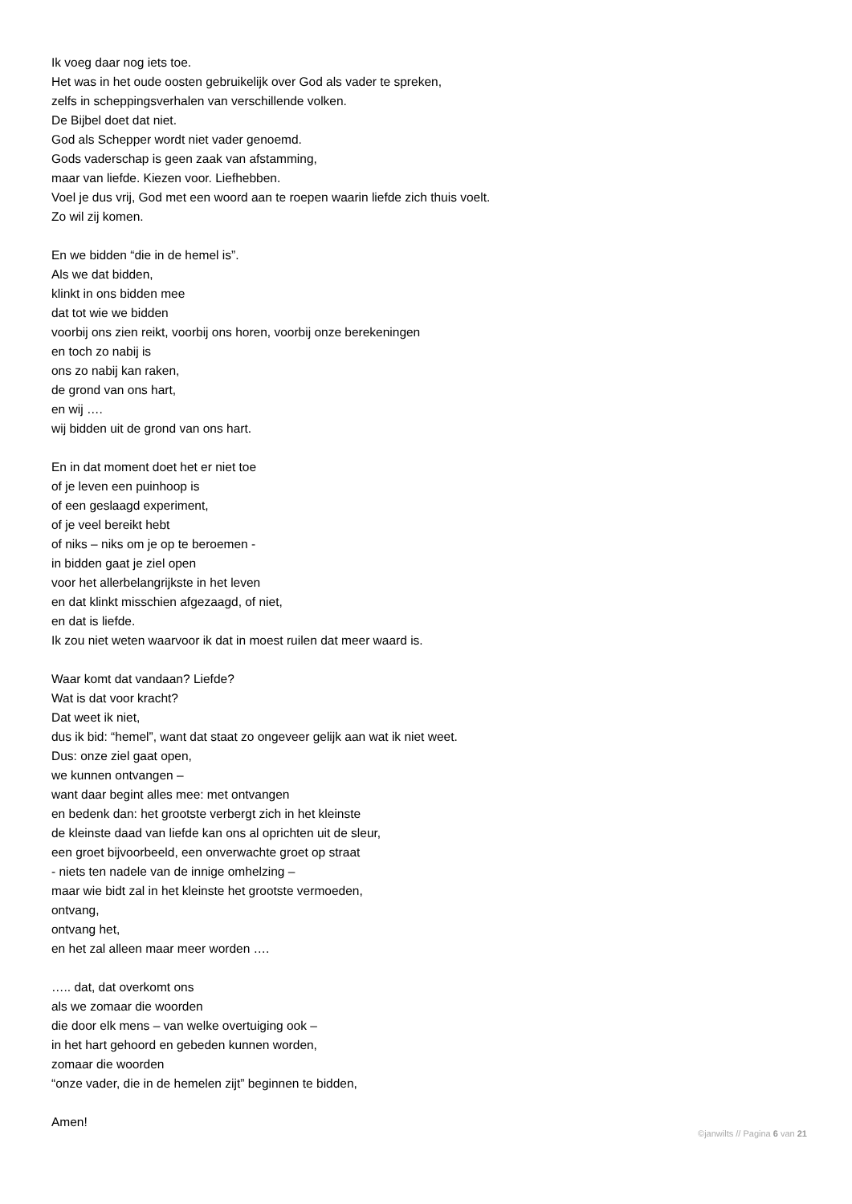Ik voeg daar nog iets toe.
Het was in het oude oosten gebruikelijk over God als vader te spreken,
zelfs in scheppingsverhalen van verschillende volken.
De Bijbel doet dat niet.
God als Schepper wordt niet vader genoemd.
Gods vaderschap is geen zaak van afstamming,
maar van liefde. Kiezen voor. Liefhebben.
Voel je dus vrij, God met een woord aan te roepen waarin liefde zich thuis voelt.
Zo wil zij komen.
En we bidden “die in de hemel is”.
Als we dat bidden,
klinkt in ons bidden mee
dat tot wie we bidden
voorbij ons zien reikt, voorbij ons horen, voorbij onze berekeningen
en toch zo nabij is
ons zo nabij kan raken,
de grond van ons hart,
en wij ….
wij bidden uit de grond van ons hart.
En in dat moment doet het er niet toe
of je leven een puinhoop is
of een geslaagd experiment,
of je veel bereikt hebt
of niks – niks om je op te beroemen -
in bidden gaat je ziel open
voor het allerbelangrijkste in het leven
en dat klinkt misschien afgezaagd, of niet,
en dat is liefde.
Ik zou niet weten waarvoor ik dat in moest ruilen dat meer waard is.
Waar komt dat vandaan? Liefde?
Wat is dat voor kracht?
Dat weet ik niet,
dus ik bid: “hemel”, want dat staat zo ongeveer gelijk aan wat ik niet weet.
Dus: onze ziel gaat open,
we kunnen ontvangen –
want daar begint alles mee: met ontvangen
en bedenk dan: het grootste verbergt zich in het kleinste
de kleinste daad van liefde kan ons al oprichten uit de sleur,
een groet bijvoorbeeld, een onverwachte groet op straat
- niets ten nadele van de innige omhelzing –
maar wie bidt zal in het kleinste het grootste vermoeden,
ontvang,
ontvang het,
en het zal alleen maar meer worden ….
….. dat, dat overkomt ons
als we zomaar die woorden
die door elk mens – van welke overtuiging ook –
in het hart gehoord en gebeden kunnen worden,
zomaar die woorden
“onze vader, die in de hemelen zijt” beginnen te bidden,
Amen!
©janwilts // Pagina 6 van 21